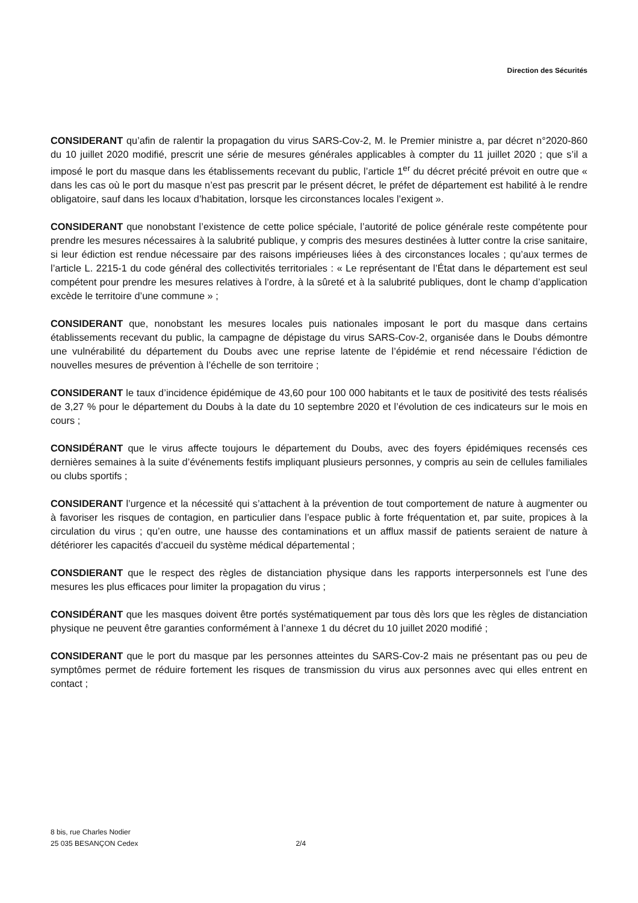Direction des Sécurités
CONSIDERANT qu’afin de ralentir la propagation du virus SARS-Cov-2, M. le Premier ministre a, par décret n°2020-860 du 10 juillet 2020 modifié, prescrit une série de mesures générales applicables à compter du 11 juillet 2020 ; que s’il a imposé le port du masque dans les établissements recevant du public, l’article 1<sup>er</sup> du décret précité prévoit en outre que « dans les cas où le port du masque n’est pas prescrit par le présent décret, le préfet de département est habilité à le rendre obligatoire, sauf dans les locaux d’habitation, lorsque les circonstances locales l’exigent ».
CONSIDERANT que nonobstant l’existence de cette police spéciale, l’autorité de police générale reste compétente pour prendre les mesures nécessaires à la salubrité publique, y compris des mesures destinées à lutter contre la crise sanitaire, si leur édiction est rendue nécessaire par des raisons impérieuses liées à des circonstances locales ; qu’aux termes de l’article L. 2215-1 du code général des collectivités territoriales : « Le représentant de l’État dans le département est seul compétent pour prendre les mesures relatives à l’ordre, à la sûreté et à la salubrité publiques, dont le champ d’application excède le territoire d’une commune » ;
CONSIDERANT que, nonobstant les mesures locales puis nationales imposant le port du masque dans certains établissements recevant du public, la campagne de dépistage du virus SARS-Cov-2, organisée dans le Doubs démontre une vulnérabilité du département du Doubs avec une reprise latente de l’épidémie et rend nécessaire l’édiction de nouvelles mesures de prévention à l’échelle de son territoire ;
CONSIDERANT le taux d’incidence épidémique de 43,60 pour 100 000 habitants et le taux de positivité des tests réalisés de 3,27 % pour le département du Doubs à la date du 10 septembre 2020 et l’évolution de ces indicateurs sur le mois en cours ;
CONSIDÉRANT que le virus affecte toujours le département du Doubs, avec des foyers épidémiques recensés ces dernières semaines à la suite d’événements festifs impliquant plusieurs personnes, y compris au sein de cellules familiales ou clubs sportifs ;
CONSIDERANT l’urgence et la nécessité qui s’attachent à la prévention de tout comportement de nature à augmenter ou à favoriser les risques de contagion, en particulier dans l’espace public à forte fréquentation et, par suite, propices à la circulation du virus ; qu’en outre, une hausse des contaminations et un afflux massif de patients seraient de nature à détériorer les capacités d’accueil du système médical départemental ;
CONSDIERANT que le respect des règles de distanciation physique dans les rapports interpersonnels est l’une des mesures les plus efficaces pour limiter la propagation du virus ;
CONSIDÉRANT que les masques doivent être portés systématiquement par tous dès lors que les règles de distanciation physique ne peuvent être garanties conformément à l’annexe 1 du décret du 10 juillet 2020 modifié ;
CONSIDERANT que le port du masque par les personnes atteintes du SARS-Cov-2 mais ne présentant pas ou peu de symptômes permet de réduire fortement les risques de transmission du virus aux personnes avec qui elles entrent en contact ;
8 bis, rue Charles Nodier
25 035 BESANÇON Cedex
2/4